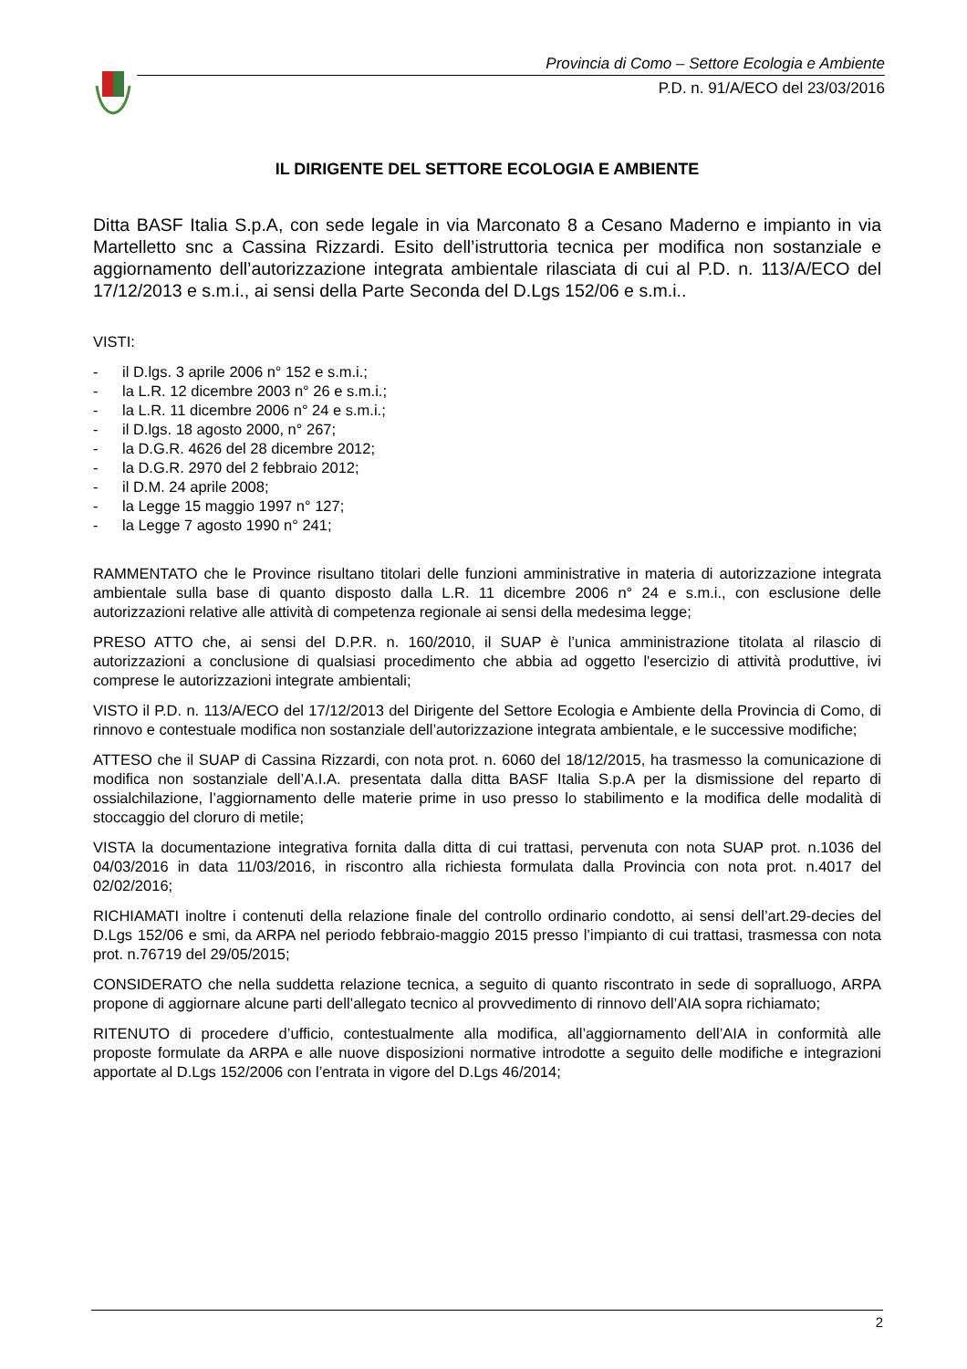Provincia di Como – Settore Ecologia e Ambiente
P.D. n. 91/A/ECO del 23/03/2016
IL DIRIGENTE DEL SETTORE ECOLOGIA E AMBIENTE
Ditta BASF Italia S.p.A, con sede legale in via Marconato 8 a Cesano Maderno e impianto in via Martelletto snc a Cassina Rizzardi. Esito dell’istruttoria tecnica per modifica non sostanziale e aggiornamento dell’autorizzazione integrata ambientale rilasciata di cui al P.D. n. 113/A/ECO del 17/12/2013 e s.m.i., ai sensi della Parte Seconda del D.Lgs 152/06 e s.m.i..
VISTI:
- il D.lgs. 3 aprile 2006 n° 152 e s.m.i.;
- la L.R. 12 dicembre 2003 n° 26 e s.m.i.;
- la L.R. 11 dicembre 2006 n° 24 e s.m.i.;
- il D.lgs. 18 agosto 2000, n° 267;
- la D.G.R. 4626 del 28 dicembre 2012;
- la D.G.R. 2970 del 2 febbraio 2012;
- il D.M. 24 aprile 2008;
- la Legge 15 maggio 1997 n° 127;
- la Legge 7 agosto 1990 n° 241;
RAMMENTATO che le Province risultano titolari delle funzioni amministrative in materia di autorizzazione integrata ambientale sulla base di quanto disposto dalla L.R. 11 dicembre 2006 n° 24 e s.m.i., con esclusione delle autorizzazioni relative alle attività di competenza regionale ai sensi della medesima legge;
PRESO ATTO che, ai sensi del D.P.R. n. 160/2010, il SUAP è l’unica amministrazione titolata al rilascio di autorizzazioni a conclusione di qualsiasi procedimento che abbia ad oggetto l'esercizio di attività produttive, ivi comprese le autorizzazioni integrate ambientali;
VISTO il P.D. n. 113/A/ECO del 17/12/2013 del Dirigente del Settore Ecologia e Ambiente della Provincia di Como, di rinnovo e contestuale modifica non sostanziale dell’autorizzazione integrata ambientale, e le successive modifiche;
ATTESO che il SUAP di Cassina Rizzardi, con nota prot. n. 6060 del 18/12/2015, ha trasmesso la comunicazione di modifica non sostanziale dell’A.I.A. presentata dalla ditta BASF Italia S.p.A per la dismissione del reparto di ossialchilazione, l’aggiornamento delle materie prime in uso presso lo stabilimento e la modifica delle modalità di stoccaggio del cloruro di metile;
VISTA la documentazione integrativa fornita dalla ditta di cui trattasi, pervenuta con nota SUAP prot. n.1036 del 04/03/2016 in data 11/03/2016, in riscontro alla richiesta formulata dalla Provincia con nota prot. n.4017 del 02/02/2016;
RICHIAMATI inoltre i contenuti della relazione finale del controllo ordinario condotto, ai sensi dell’art.29-decies del D.Lgs 152/06 e smi, da ARPA nel periodo febbraio-maggio 2015 presso l’impianto di cui trattasi, trasmessa con nota prot. n.76719 del 29/05/2015;
CONSIDERATO che nella suddetta relazione tecnica, a seguito di quanto riscontrato in sede di sopralluogo, ARPA propone di aggiornare alcune parti dell’allegato tecnico al provvedimento di rinnovo dell’AIA sopra richiamato;
RITENUTO di procedere d’ufficio, contestualmente alla modifica, all’aggiornamento dell’AIA in conformità alle proposte formulate da ARPA e alle nuove disposizioni normative introdotte a seguito delle modifiche e integrazioni apportate al D.Lgs 152/2006 con l’entrata in vigore del D.Lgs 46/2014;
2